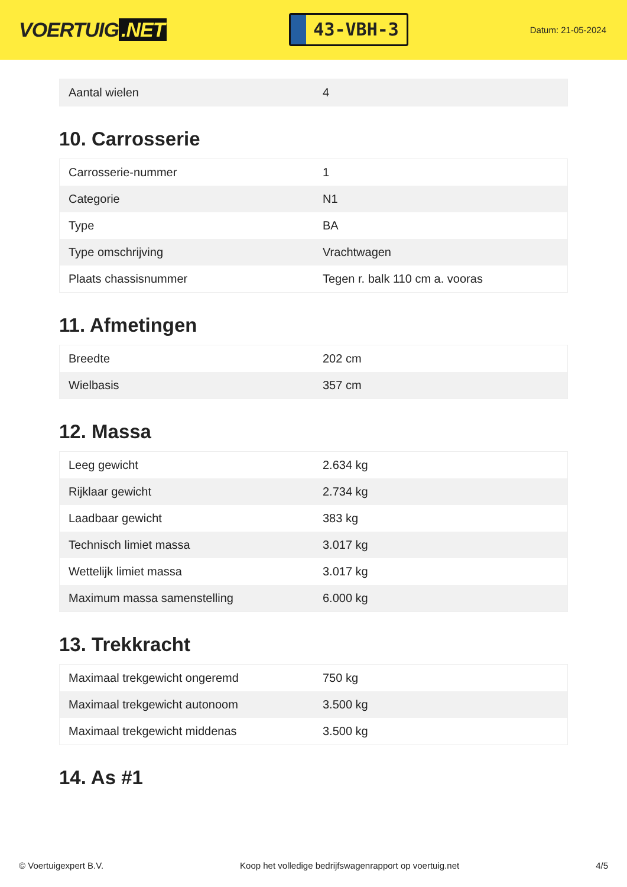VOERTUIG.NET
43-VBH-3
Datum: 21-05-2024
| Aantal wielen | 4 |
10. Carrosserie
| Carrosserie-nummer | 1 |
| Categorie | N1 |
| Type | BA |
| Type omschrijving | Vrachtwagen |
| Plaats chassisnummer | Tegen r. balk 110 cm a. vooras |
11. Afmetingen
| Breedte | 202 cm |
| Wielbasis | 357 cm |
12. Massa
| Leeg gewicht | 2.634 kg |
| Rijklaar gewicht | 2.734 kg |
| Laadbaar gewicht | 383 kg |
| Technisch limiet massa | 3.017 kg |
| Wettelijk limiet massa | 3.017 kg |
| Maximum massa samenstelling | 6.000 kg |
13. Trekkracht
| Maximaal trekgewicht ongeremd | 750 kg |
| Maximaal trekgewicht autonoom | 3.500 kg |
| Maximaal trekgewicht middenas | 3.500 kg |
14. As #1
© Voertuigexpert B.V. Koop het volledige bedrijfswagenrapport op voertuig.net 4/5